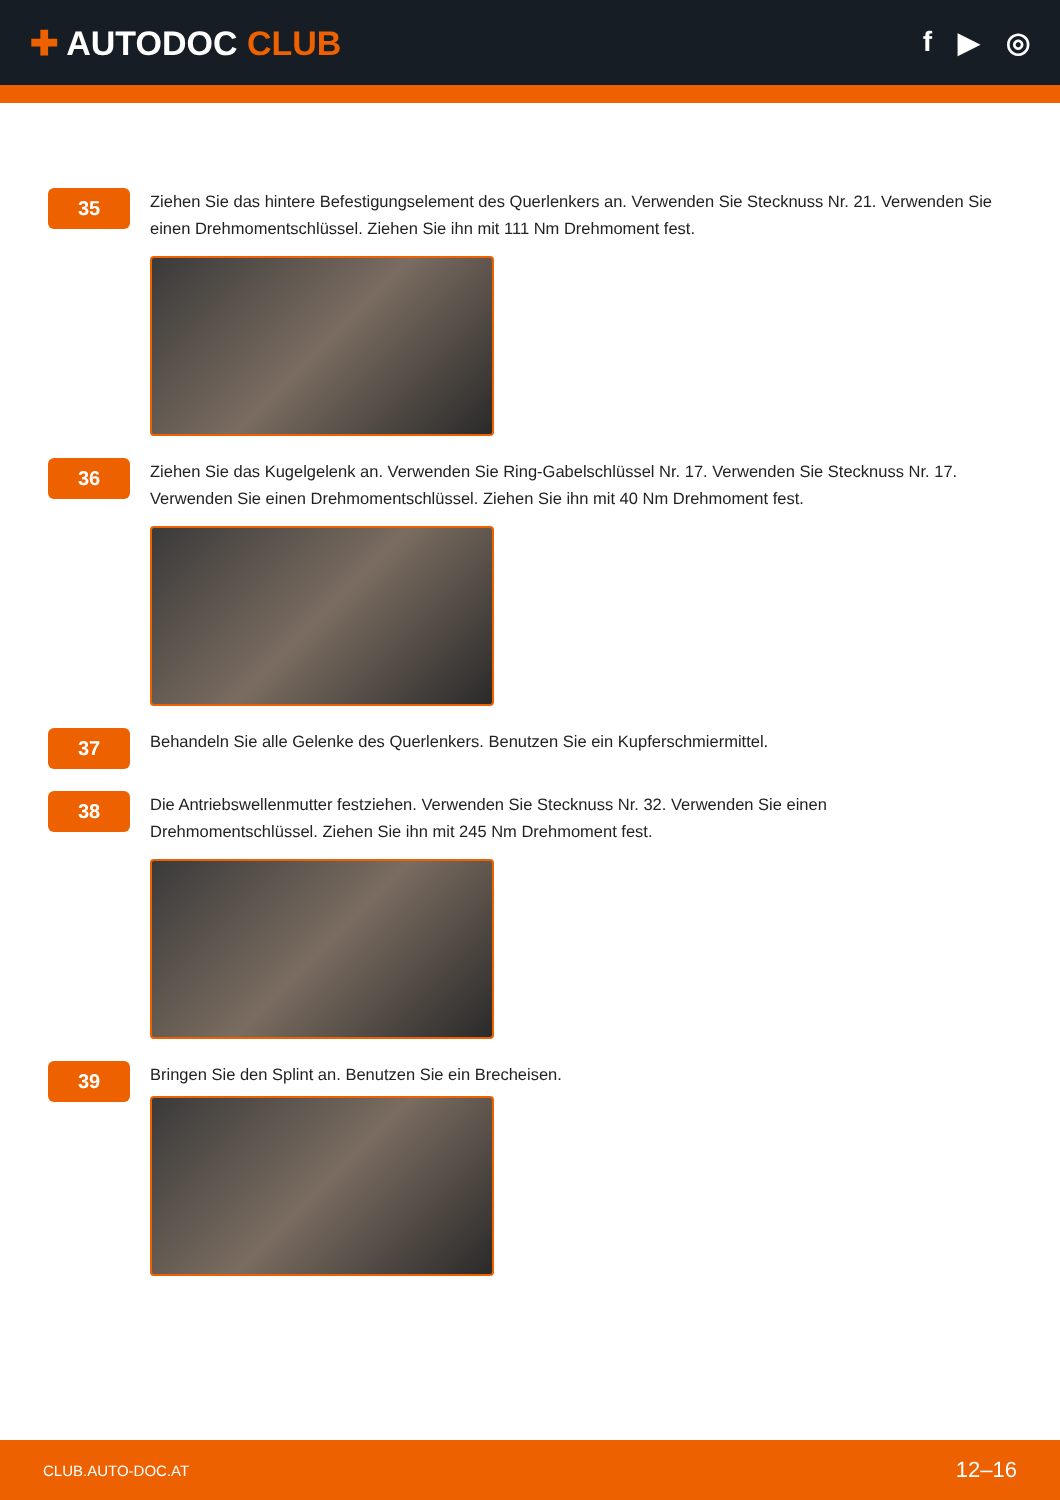✚ AUTODOC CLUB
f ▶ ◎
35
Ziehen Sie das hintere Befestigungselement des Querlenkers an. Verwenden Sie Stecknuss Nr. 21. Verwenden Sie einen Drehmomentschlüssel. Ziehen Sie ihn mit 111 Nm Drehmoment fest.
36
Ziehen Sie das Kugelgelenk an. Verwenden Sie Ring-Gabelschlüssel Nr. 17. Verwenden Sie Stecknuss Nr. 17. Verwenden Sie einen Drehmomentschlüssel. Ziehen Sie ihn mit 40 Nm Drehmoment fest.
37
Behandeln Sie alle Gelenke des Querlenkers. Benutzen Sie ein Kupferschmiermittel.
38
Die Antriebswellenmutter festziehen. Verwenden Sie Stecknuss Nr. 32. Verwenden Sie einen
Drehmomentschlüssel. Ziehen Sie ihn mit 245 Nm Drehmoment fest.
39
Bringen Sie den Splint an. Benutzen Sie ein Brecheisen.
CLUB.AUTO-DOC.AT 12–16